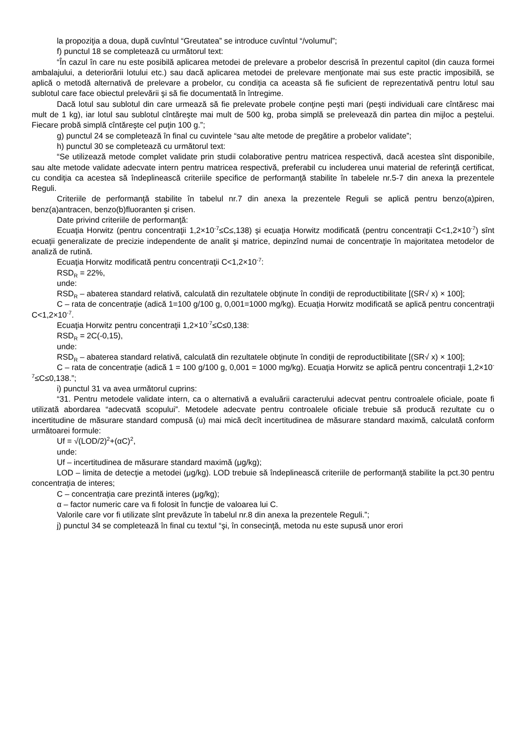la propoziţia a doua, după cuvîntul “Greutatea” se introduce cuvîntul “/volumul”;
f) punctul 18 se completează cu următorul text:
“În cazul în care nu este posibilă aplicarea metodei de prelevare a probelor descrisă în prezentul capitol (din cauza formei ambalajului, a deteriorării lotului etc.) sau dacă aplicarea metodei de prelevare menţionate mai sus este practic imposibilă, se aplică o metodă alternativă de prelevare a probelor, cu condiţia ca aceasta să fie suficient de reprezentativă pentru lotul sau sublotul care face obiectul prelevării şi să fie documentată în întregime.
Dacă lotul sau sublotul din care urmează să fie prelevate probele conţine peşti mari (peşti individuali care cîntăresc mai mult de 1 kg), iar lotul sau sublotul cîntăreşte mai mult de 500 kg, proba simplă se prelevează din partea din mijloc a peştelui. Fiecare probă simplă cîntăreşte cel puţin 100 g.”;
g) punctul 24 se completează în final cu cuvintele “sau alte metode de pregătire a probelor validate”;
h) punctul 30 se completează cu următorul text:
“Se utilizează metode complet validate prin studii colaborative pentru matricea respectivă, dacă acestea sînt disponibile, sau alte metode validate adecvate intern pentru matricea respectivă, preferabil cu includerea unui material de referinţă certificat, cu condiţia ca acestea să îndeplinească criteriile specifice de performanţă stabilite în tabelele nr.5-7 din anexa la prezentele Reguli.
Criteriile de performanţă stabilite în tabelul nr.7 din anexa la prezentele Reguli se aplică pentru benzo(a)piren, benz(a)antracen, benzo(b)fluoranten şi crisen.
Date privind criteriile de performanţă:
Ecuaţia Horwitz (pentru concentraţii 1,2×10<sup>-7</sup>≤C≤,138) şi ecuaţia Horwitz modificată (pentru concentraţii C<1,2×10<sup>-7</sup>) sînt ecuaţii generalizate de precizie independente de analit şi matrice, depinzînd numai de concentraţie în majoritatea metodelor de analiză de rutină.
Ecuaţia Horwitz modificată pentru concentraţii C<1,2×10<sup>-7</sup>:
RSD<sub>R</sub> = 22%,
unde:
RSD<sub>R</sub> – abaterea standard relativă, calculată din rezultatele obţinute în condiţii de reproductibilitate [(SR√ x) × 100];
C – rata de concentraţie (adică 1=100 g/100 g, 0,001=1000 mg/kg). Ecuaţia Horwitz modificată se aplică pentru concentraţii C<1,2×10<sup>-7</sup>.
Ecuaţia Horwitz pentru concentraţii 1,2×10<sup>-7</sup>≤C≤0,138:
RSD<sub>R</sub> = 2C(-0,15),
unde:
RSD<sub>R</sub> – abaterea standard relativă, calculată din rezultatele obţinute în condiţii de reproductibilitate [(SR√ x) × 100];
C – rata de concentraţie (adică 1 = 100 g/100 g, 0,001 = 1000 mg/kg). Ecuaţia Horwitz se aplică pentru concentraţii 1,2×10<sup>-7</sup>≤C≤0,138.”;
i) punctul 31 va avea următorul cuprins:
“31. Pentru metodele validate intern, ca o alternativă a evaluării caracterului adecvat pentru controalele oficiale, poate fi utilizată abordarea “adecvată scopului”. Metodele adecvate pentru controalele oficiale trebuie să producă rezultate cu o incertitudine de măsurare standard compusă (u) mai mică decît incertitudinea de măsurare standard maximă, calculată conform următoarei formule:
Uf = √(LOD/2)<sup>2</sup>+(αC)<sup>2</sup>,
unde:
Uf – incertitudinea de măsurare standard maximă (μg/kg);
LOD – limita de detecţie a metodei (μg/kg). LOD trebuie să îndeplinească criteriile de performanţă stabilite la pct.30 pentru concentraţia de interes;
C – concentraţia care prezintă interes (μg/kg);
α – factor numeric care va fi folosit în funcţie de valoarea lui C.
Valorile care vor fi utilizate sînt prevăzute în tabelul nr.8 din anexa la prezentele Reguli.”;
j) punctul 34 se completează în final cu textul “şi, în consecinţă, metoda nu este supusă unor erori